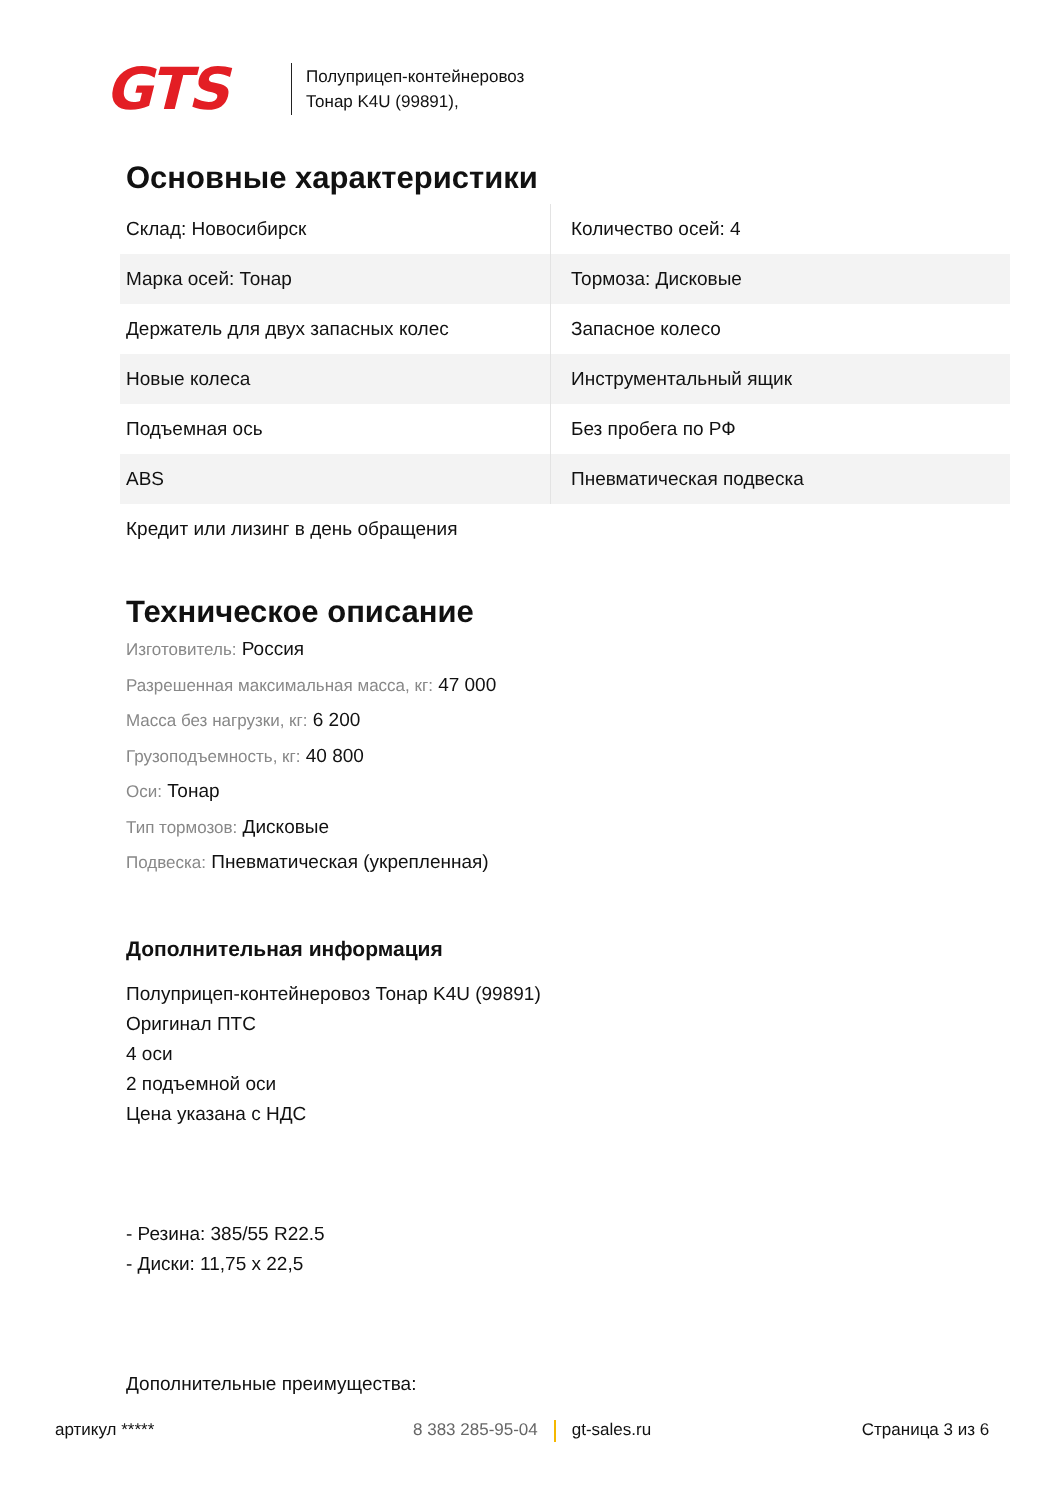GTS
Полуприцеп-контейнеровоз
Тонар K4U (99891),
Основные характеристики
| Склад: Новосибирск | Количество осей: 4 |
| Марка осей: Тонар | Тормоза: Дисковые |
| Держатель для двух запасных колес | Запасное колесо |
| Новые колеса | Инструментальный ящик |
| Подъемная ось | Без пробега по РФ |
| ABS | Пневматическая подвеска |
| Кредит или лизинг в день обращения | |
Техническое описание
Изготовитель: Россия
Разрешенная максимальная масса, кг: 47 000
Масса без нагрузки, кг: 6 200
Грузоподъемность, кг: 40 800
Оси: Тонар
Тип тормозов: Дисковые
Подвеска: Пневматическая (укрепленная)
Дополнительная информация
Полуприцеп-контейнеровоз Тонар K4U (99891)
Оригинал ПТС
4 оси
2 подъемной оси
Цена указана с НДС
- Резина: 385/55 R22.5
- Диски: 11,75 x 22,5
Дополнительные преимущества:
артикул ***** 8 383 285-95-04 gt-sales.ru Страница 3 из 6